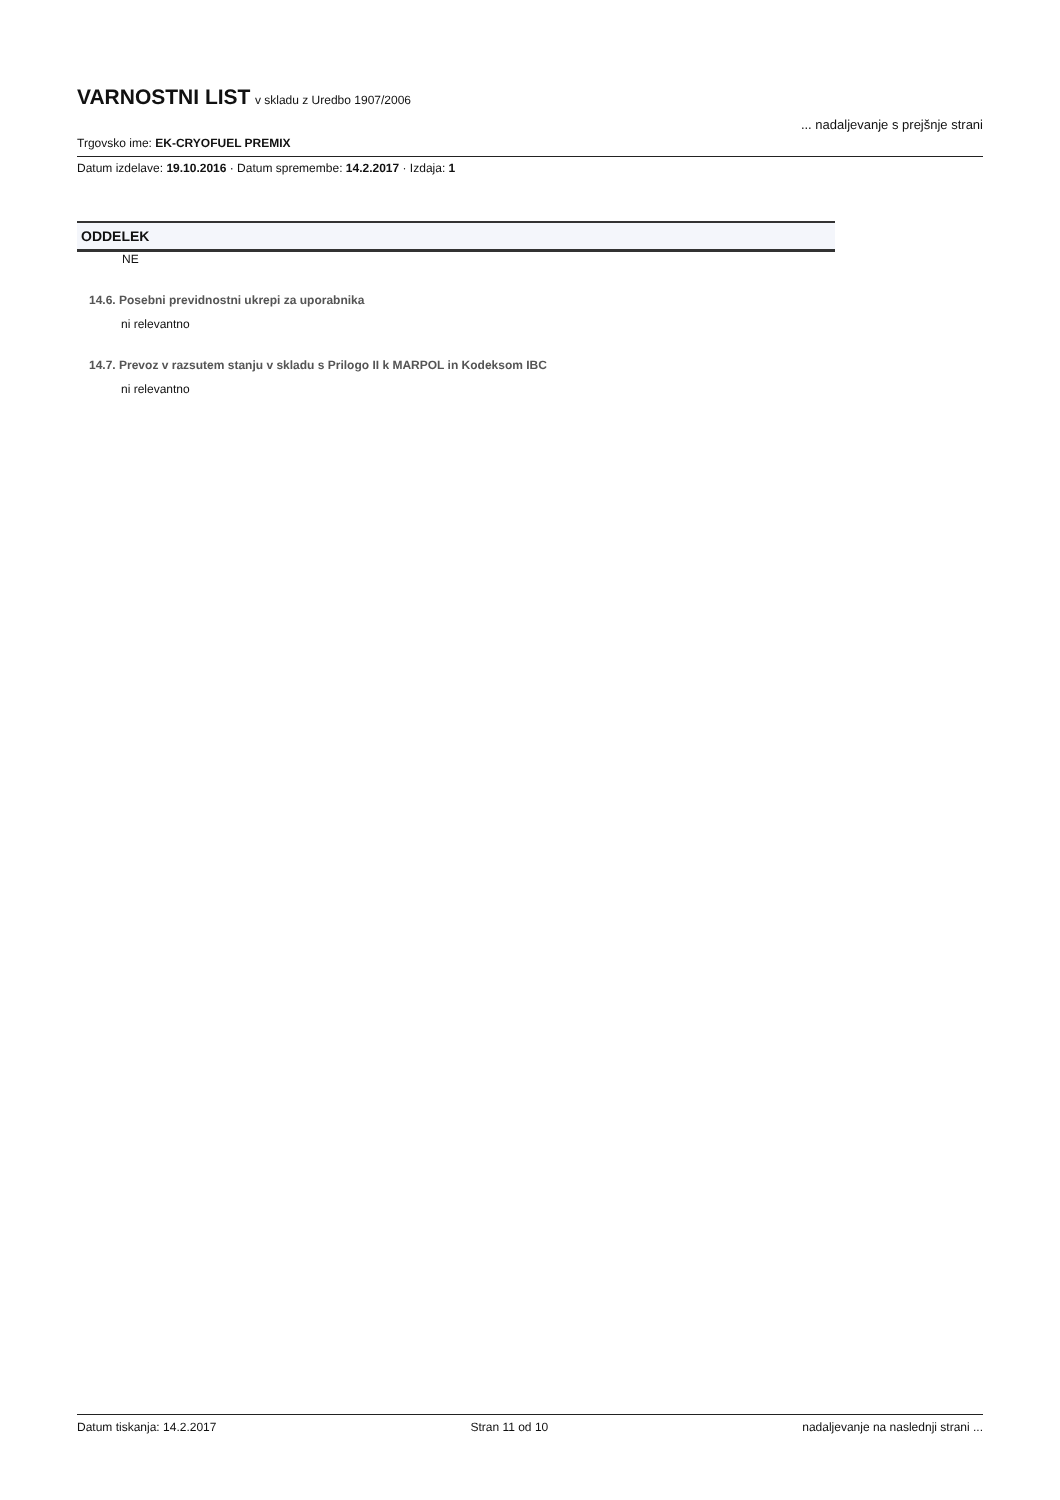VARNOSTNI LIST
v skladu z Uredbo 1907/2006
... nadaljevanje s prejšnje strani
Trgovsko ime: EK-CRYOFUEL PREMIX
Datum izdelave: 19.10.2016 · Datum spremembe: 14.2.2017 · Izdaja: 1
ODDELEK
NE
14.6. Posebni previdnostni ukrepi za uporabnika
ni relevantno
14.7. Prevoz v razsutem stanju v skladu s Prilogo II k MARPOL in Kodeksom IBC
ni relevantno
Datum tiskanja: 14.2.2017 Stran 11 od 10 nadaljevanje na naslednji strani ...